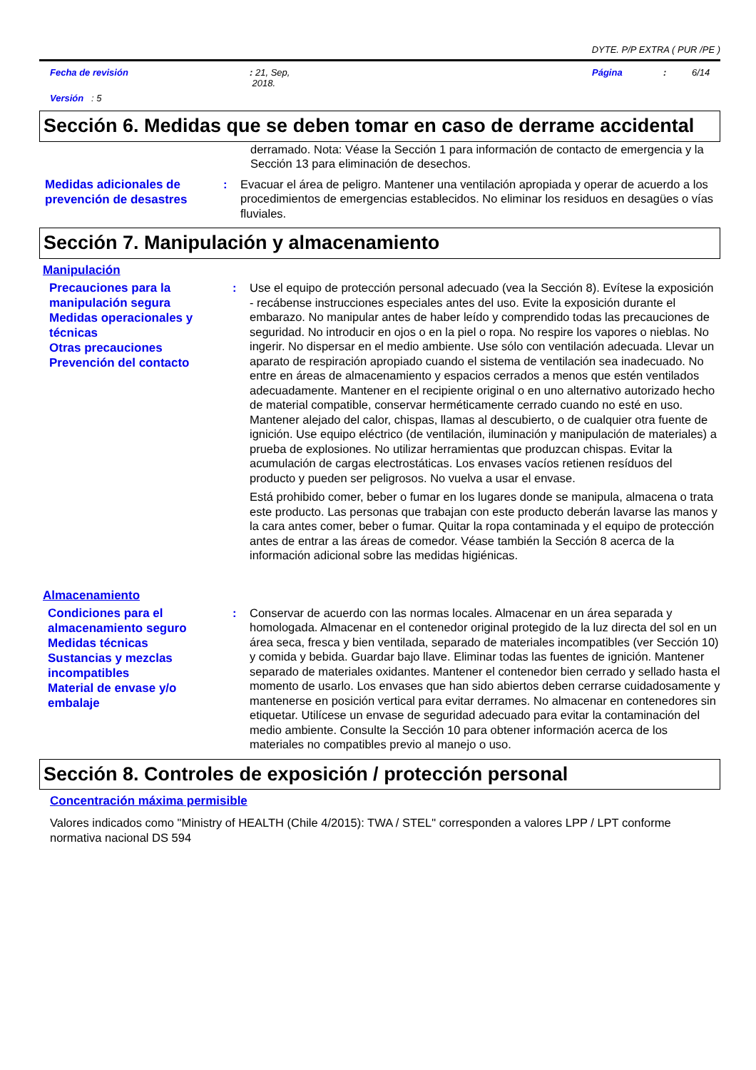DYTE. P/P EXTRA ( PUR /PE )
Fecha de revisión: 21, Sep,
2018. Página: 6/14
Versión : 5
Sección 6. Medidas que se deben tomar en caso de derrame accidental
derramado. Nota: Véase la Sección 1 para información de contacto de emergencia y la Sección 13 para eliminación de desechos.
Medidas adicionales de prevención de desastres
: Evacuar el área de peligro. Mantener una ventilación apropiada y operar de acuerdo a los procedimientos de emergencias establecidos. No eliminar los residuos en desagües o vías fluviales.
Sección 7. Manipulación y almacenamiento
Manipulación
Precauciones para la manipulación segura
Medidas operacionales y técnicas
Otras precauciones
Prevención del contacto
: Use el equipo de protección personal adecuado (vea la Sección 8). Evítese la exposición - recábense instrucciones especiales antes del uso. Evite la exposición durante el embarazo. No manipular antes de haber leído y comprendido todas las precauciones de seguridad. No introducir en ojos o en la piel o ropa. No respire los vapores o nieblas. No ingerir. No dispersar en el medio ambiente. Use sólo con ventilación adecuada. Llevar un aparato de respiración apropiado cuando el sistema de ventilación sea inadecuado. No entre en áreas de almacenamiento y espacios cerrados a menos que estén ventilados adecuadamente. Mantener en el recipiente original o en uno alternativo autorizado hecho de material compatible, conservar herméticamente cerrado cuando no esté en uso. Mantener alejado del calor, chispas, llamas al descubierto, o de cualquier otra fuente de ignición. Use equipo eléctrico (de ventilación, iluminación y manipulación de materiales) a prueba de explosiones. No utilizar herramientas que produzcan chispas. Evitar la acumulación de cargas electrostáticas. Los envases vacíos retienen resíduos del producto y pueden ser peligrosos. No vuelva a usar el envase.
Está prohibido comer, beber o fumar en los lugares donde se manipula, almacena o trata este producto. Las personas que trabajan con este producto deberán lavarse las manos y la cara antes comer, beber o fumar. Quitar la ropa contaminada y el equipo de protección antes de entrar a las áreas de comedor. Véase también la Sección 8 acerca de la información adicional sobre las medidas higiénicas.
Almacenamiento
Condiciones para el almacenamiento seguro
Medidas técnicas
Sustancias y mezclas incompatibles
Material de envase y/o embalaje
: Conservar de acuerdo con las normas locales. Almacenar en un área separada y homologada. Almacenar en el contenedor original protegido de la luz directa del sol en un área seca, fresca y bien ventilada, separado de materiales incompatibles (ver Sección 10) y comida y bebida. Guardar bajo llave. Eliminar todas las fuentes de ignición. Mantener separado de materiales oxidantes. Mantener el contenedor bien cerrado y sellado hasta el momento de usarlo. Los envases que han sido abiertos deben cerrarse cuidadosamente y mantenerse en posición vertical para evitar derrames. No almacenar en contenedores sin etiquetar. Utilícese un envase de seguridad adecuado para evitar la contaminación del medio ambiente. Consulte la Sección 10 para obtener información acerca de los materiales no compatibles previo al manejo o uso.
Sección 8. Controles de exposición / protección personal
Concentración máxima permisible
Valores indicados como "Ministry of HEALTH (Chile 4/2015): TWA / STEL" corresponden a valores LPP / LPT conforme normativa nacional DS 594